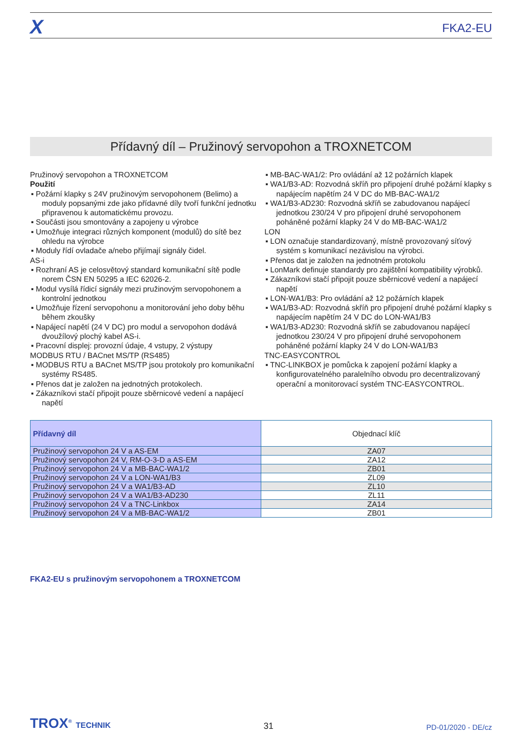X
FKA2-EU
Přídavný díl – Pružinový servopohon a TROXNETCOM
Pružinový servopohon a TROXNETCOM
Použití
▪ Požární klapky s 24V pružinovým servopohonem (Belimo) a moduly popsanými zde jako přídavné díly tvoří funkční jednotku připravenou k automatickému provozu.
▪ Součásti jsou smontovány a zapojeny u výrobce
▪ Umožňuje integraci různých komponent (modulů) do sítě bez ohledu na výrobce
▪ Moduly řídí ovladače a/nebo přijímají signály čidel.
AS-i
▪ Rozhraní AS je celosvětový standard komunikační sítě podle norem ČSN EN 50295 a IEC 62026-2.
▪ Modul vysílá řídicí signály mezi pružinovým servopohonem a kontrolní jednotkou
▪ Umožňuje řízení servopohonu a monitorování jeho doby běhu během zkoušky
▪ Napájecí napětí (24 V DC) pro modul a servopohon dodává dvoužílový plochý kabel AS-i.
▪ Pracovní displej: provozní údaje, 4 vstupy, 2 výstupy
MODBUS RTU / BACnet MS/TP (RS485)
▪ MODBUS RTU a BACnet MS/TP jsou protokoly pro komunikační systémy RS485.
▪ Přenos dat je založen na jednotných protokolech.
▪ Zákazníkovi stačí připojit pouze sběrnicové vedení a napájecí napětí
▪ MB-BAC-WA1/2: Pro ovládání až 12 požárních klapek
▪ WA1/B3-AD: Rozvodná skříň pro připojení druhé požární klapky s napájecím napětím 24 V DC do MB-BAC-WA1/2
▪ WA1/B3-AD230: Rozvodná skříň se zabudovanou napájecí jednotkou 230/24 V pro připojení druhé servopohonem poháněné požární klapky 24 V do MB-BAC-WA1/2
LON
▪ LON označuje standardizovaný, místně provozovaný síťový systém s komunikací nezávislou na výrobci.
▪ Přenos dat je založen na jednotném protokolu
▪ LonMark definuje standardy pro zajištění kompatibility výrobků.
▪ Zákazníkovi stačí připojit pouze sběrnicové vedení a napájecí napětí
▪ LON-WA1/B3: Pro ovládání až 12 požárních klapek
▪ WA1/B3-AD: Rozvodná skříň pro připojení druhé požární klapky s napájecím napětím 24 V DC do LON-WA1/B3
▪ WA1/B3-AD230: Rozvodná skříň se zabudovanou napájecí jednotkou 230/24 V pro připojení druhé servopohonem poháněné požární klapky 24 V do LON-WA1/B3
TNC-EASYCONTROL
▪ TNC-LINKBOX je pomůcka k zapojení požární klapky a konfigurovatelného paralelního obvodu pro decentralizovaný operační a monitorovací systém TNC-EASYCONTROL.
| Přídavný díl | Objednací klíč |
| --- | --- |
| Pružinový servopohon 24 V a AS-EM | ZA07 |
| Pružinový servopohon 24 V, RM-O-3-D a AS-EM | ZA12 |
| Pružinový servopohon 24 V a MB-BAC-WA1/2 | ZB01 |
| Pružinový servopohon 24 V a LON-WA1/B3 | ZL09 |
| Pružinový servopohon 24 V a WA1/B3-AD | ZL10 |
| Pružinový servopohon 24 V a WA1/B3-AD230 | ZL11 |
| Pružinový servopohon 24 V a TNC-Linkbox | ZA14 |
| Pružinový servopohon 24 V a MB-BAC-WA1/2 | ZB01 |
FKA2-EU s pružinovým servopohonem a TROXNETCOM
TROX<sup>®</sup> TECHNIK
31
PD-01/2020 - DE/cz